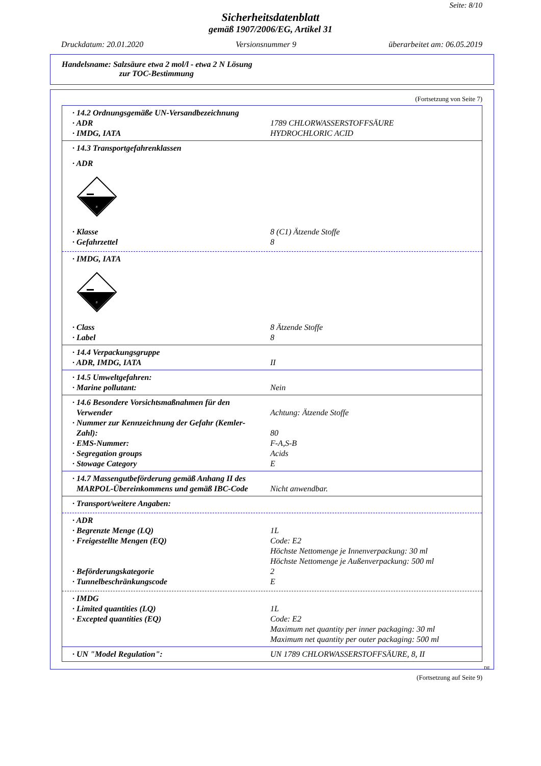Seite: 8/10
Sicherheitsdatenblatt
gemäß 1907/2006/EG, Artikel 31
Druckdatum: 20.01.2020 Versionsnummer 9 überarbeitet am: 06.05.2019
Handelsname: Salzsäure etwa 2 mol/l - etwa 2 N Lösung
zur TOC-Bestimmung
(Fortsetzung von Seite 7)
· 14.2 Ordnungsgemäße UN-Versandbezeichnung
· ADR 1789 CHLORWASSERSTOFFSÄURE
· IMDG, IATA HYDROCHLORIC ACID
· 14.3 Transportgefahrenklassen
· ADR
8
· Klasse 8 (C1) Ätzende Stoffe
· Gefahrzettel 8
· IMDG, IATA
8
· Class 8 Ätzende Stoffe
· Label 8
· 14.4 Verpackungsgruppe
· ADR, IMDG, IATA II
· 14.5 Umweltgefahren:
· Marine pollutant: Nein
· 14.6 Besondere Vorsichtsmaßnahmen für den
Verwender
Achtung: Ätzende Stoffe
· Nummer zur Kennzeichnung der Gefahr (Kemler-
Zahl):
80
· EMS-Nummer: F-A,S-B
· Segregation groups Acids
· Stowage Category E
· 14.7 Massengutbeförderung gemäß Anhang II des
MARPOL-Übereinkommens und gemäß IBC-Code
Nicht anwendbar.
· Transport/weitere Angaben:
· ADR
· Begrenzte Menge (LQ) 1L
· Freigestellte Mengen (EQ) Code: E2
Höchste Nettomenge je Innenverpackung: 30 ml
Höchste Nettomenge je Außenverpackung: 500 ml
· Beförderungskategorie 2
· Tunnelbeschränkungscode E
· IMDG
· Limited quantities (LQ) 1L
· Excepted quantities (EQ) Code: E2
Maximum net quantity per inner packaging: 30 ml
Maximum net quantity per outer packaging: 500 ml
· UN "Model Regulation": UN 1789 CHLORWASSERSTOFFSÄURE, 8, II
DE
(Fortsetzung auf Seite 9)